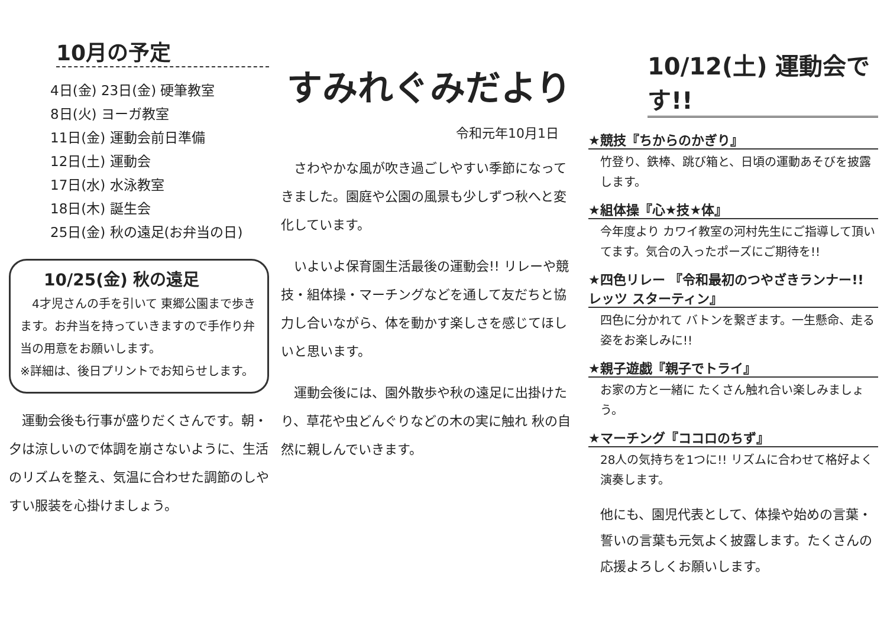10月の予定
4日(金) 23日(金) 硬筆教室
8日(火) ヨーガ教室
11日(金) 運動会前日準備
12日(土) 運動会
17日(水) 水泳教室
18日(木) 誕生会
25日(金) 秋の遠足(お弁当の日)
10/25(金) 秋の遠足
　4才児さんの手を引いて 東郷公園まで歩きます。お弁当を持っていきますので手作り弁当の用意をお願いします。
※詳細は、後日プリントでお知らせします。
　運動会後も行事が盛りだくさんです。朝・夕は涼しいので体調を崩さないように、生活のリズムを整え、気温に合わせた調節のしやすい服装を心掛けましょう。
すみれぐみだより
令和元年10月1日
　さわやかな風が吹き過ごしやすい季節になってきました。園庭や公園の風景も少しずつ秋へと変化しています。
　いよいよ保育園生活最後の運動会!! リレーや競技・組体操・マーチングなどを通して友だちと協力し合いながら、体を動かす楽しさを感じてほしいと思います。
　運動会後には、園外散歩や秋の遠足に出掛けたり、草花や虫どんぐりなどの木の実に触れ 秋の自然に親しんでいきます。
10/12(土) 運動会です!!
★競技『ちからのかぎり』
竹登り、鉄棒、跳び箱と、日頃の運動あそびを披露します。
★組体操『心★技★体』
今年度より カワイ教室の河村先生にご指導して頂いてます。気合の入ったポーズにご期待を!!
★四色リレー 『令和最初のつやざきランナー!! レッツ スターティン』
四色に分かれて バトンを繋ぎます。一生懸命、走る姿をお楽しみに!!
★親子遊戯『親子でトライ』
お家の方と一緒に たくさん触れ合い楽しみましょう。
★マーチング『ココロのちず』
28人の気持ちを1つに!! リズムに合わせて格好よく演奏します。
他にも、園児代表として、体操や始めの言葉・誓いの言葉も元気よく披露します。たくさんの応援よろしくお願いします。